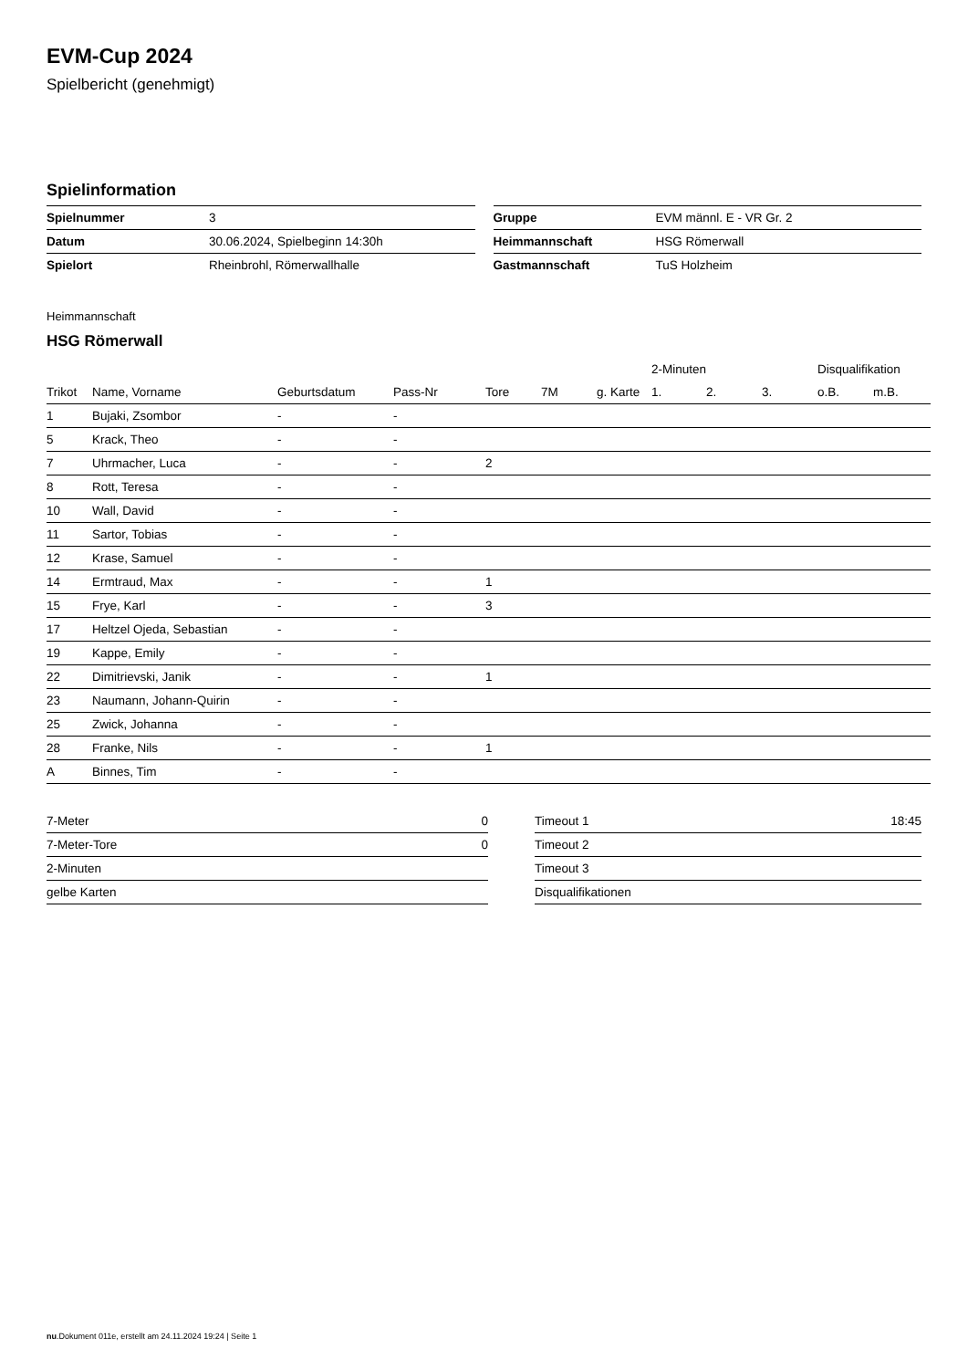EVM-Cup 2024
Spielbericht (genehmigt)
Spielinformation
| Spielnummer | 3 |
| Datum | 30.06.2024, Spielbeginn 14:30h |
| Spielort | Rheinbrohl, Römerwallhalle |
| Gruppe | EVM männl. E - VR Gr. 2 |
| Heimmannschaft | HSG Römerwall |
| Gastmannschaft | TuS Holzheim |
Heimmannschaft
HSG Römerwall
| | | | | | | | 2-Minuten | | | Disqualifikation | |
| --- | --- | --- | --- | --- | --- | --- | --- | --- | --- | --- | --- |
| Trikot | Name, Vorname | Geburtsdatum | Pass-Nr | Tore | 7M | g. Karte | 1. | 2. | 3. | o.B. | m.B. |
| 1 | Bujaki, Zsombor | - | - | | | | | | | | |
| 5 | Krack, Theo | - | - | | | | | | | | |
| 7 | Uhrmacher, Luca | - | - | 2 | | | | | | | |
| 8 | Rott, Teresa | - | - | | | | | | | | |
| 10 | Wall, David | - | - | | | | | | | | |
| 11 | Sartor, Tobias | - | - | | | | | | | | |
| 12 | Krase, Samuel | - | - | | | | | | | | |
| 14 | Ermtraud, Max | - | - | 1 | | | | | | | |
| 15 | Frye, Karl | - | - | 3 | | | | | | | |
| 17 | Heltzel Ojeda, Sebastian | - | - | | | | | | | | |
| 19 | Kappe, Emily | - | - | | | | | | | | |
| 22 | Dimitrievski, Janik | - | - | 1 | | | | | | | |
| 23 | Naumann, Johann-Quirin | - | - | | | | | | | | |
| 25 | Zwick, Johanna | - | - | | | | | | | | |
| 28 | Franke, Nils | - | - | 1 | | | | | | | |
| A | Binnes, Tim | - | - | | | | | | | | |
| 7-Meter | 0 |
| 7-Meter-Tore | 0 |
| 2-Minuten | |
| gelbe Karten | |
| Timeout 1 | 18:45 |
| Timeout 2 | |
| Timeout 3 | |
| Disqualifikationen | |
nu.Dokument 011e, erstellt am 24.11.2024 19:24 | Seite 1